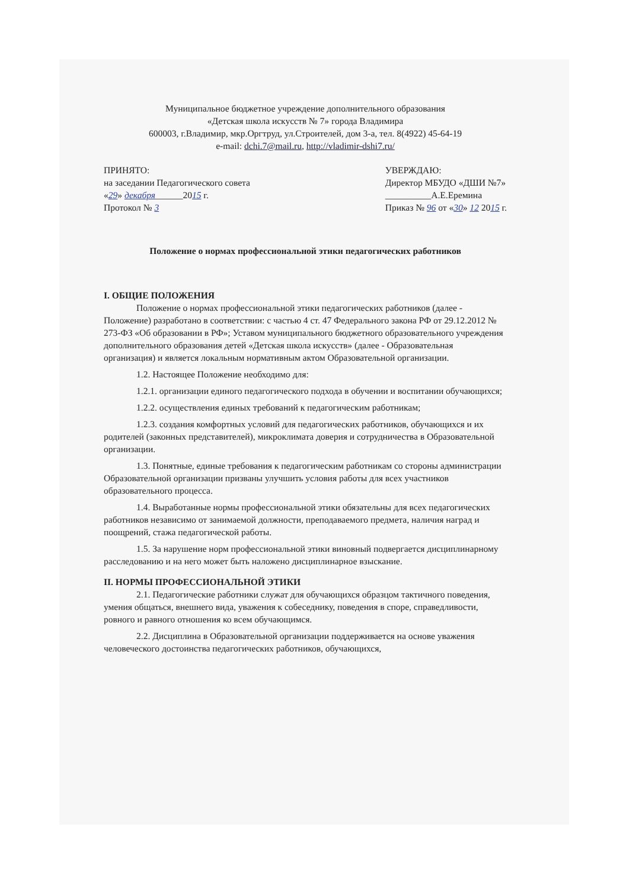Муниципальное бюджетное учреждение дополнительного образования
«Детская школа искусств № 7» города Владимира
600003, г.Владимир, мкр.Оргтруд, ул.Строителей, дом 3-а, тел. 8(4922) 45-64-19
e-mail: dchi.7@mail.ru, http://vladimir-dshi7.ru/
ПРИНЯТО:
на заседании Педагогического совета
«29» декабря______2015 г.
Протокол № 3
УВЕРЖДАЮ:
Директор МБУДО «ДШИ №7»
__________А.Е.Еремина
Приказ № 96 от «30» 12 2015 г.
Положение о нормах профессиональной этики педагогических работников
I. ОБЩИЕ ПОЛОЖЕНИЯ
Положение о нормах профессиональной этики педагогических работников (далее - Положение) разработано в соответствии: с частью 4 ст. 47 Федерального закона РФ от 29.12.2012 № 273-ФЗ «Об образовании в РФ»; Уставом муниципального бюджетного образовательного учреждения дополнительного образования детей «Детская школа искусств» (далее - Образовательная организация) и является локальным нормативным актом Образовательной организации.
1.2. Настоящее Положение необходимо для:
1.2.1. организации единого педагогического подхода в обучении и воспитании обучающихся;
1.2.2. осуществления единых требований к педагогическим работникам;
1.2.3. создания комфортных условий для педагогических работников, обучающихся и их родителей (законных представителей), микроклимата доверия и сотрудничества в Образовательной организации.
1.3. Понятные, единые требования к педагогическим работникам со стороны администрации Образовательной организации призваны улучшить условия работы для всех участников образовательного процесса.
1.4. Выработанные нормы профессиональной этики обязательны для всех педагогических работников независимо от занимаемой должности, преподаваемого предмета, наличия наград и поощрений, стажа педагогической работы.
1.5. За нарушение норм профессиональной этики виновный подвергается дисциплинарному расследованию и на него может быть наложено дисциплинарное взыскание.
II. НОРМЫ ПРОФЕССИОНАЛЬНОЙ ЭТИКИ
2.1. Педагогические работники служат для обучающихся образцом тактичного поведения, умения общаться, внешнего вида, уважения к собеседнику, поведения в споре, справедливости, ровного и равного отношения ко всем обучающимся.
2.2. Дисциплина в Образовательной организации поддерживается на основе уважения человеческого достоинства педагогических работников, обучающихся,